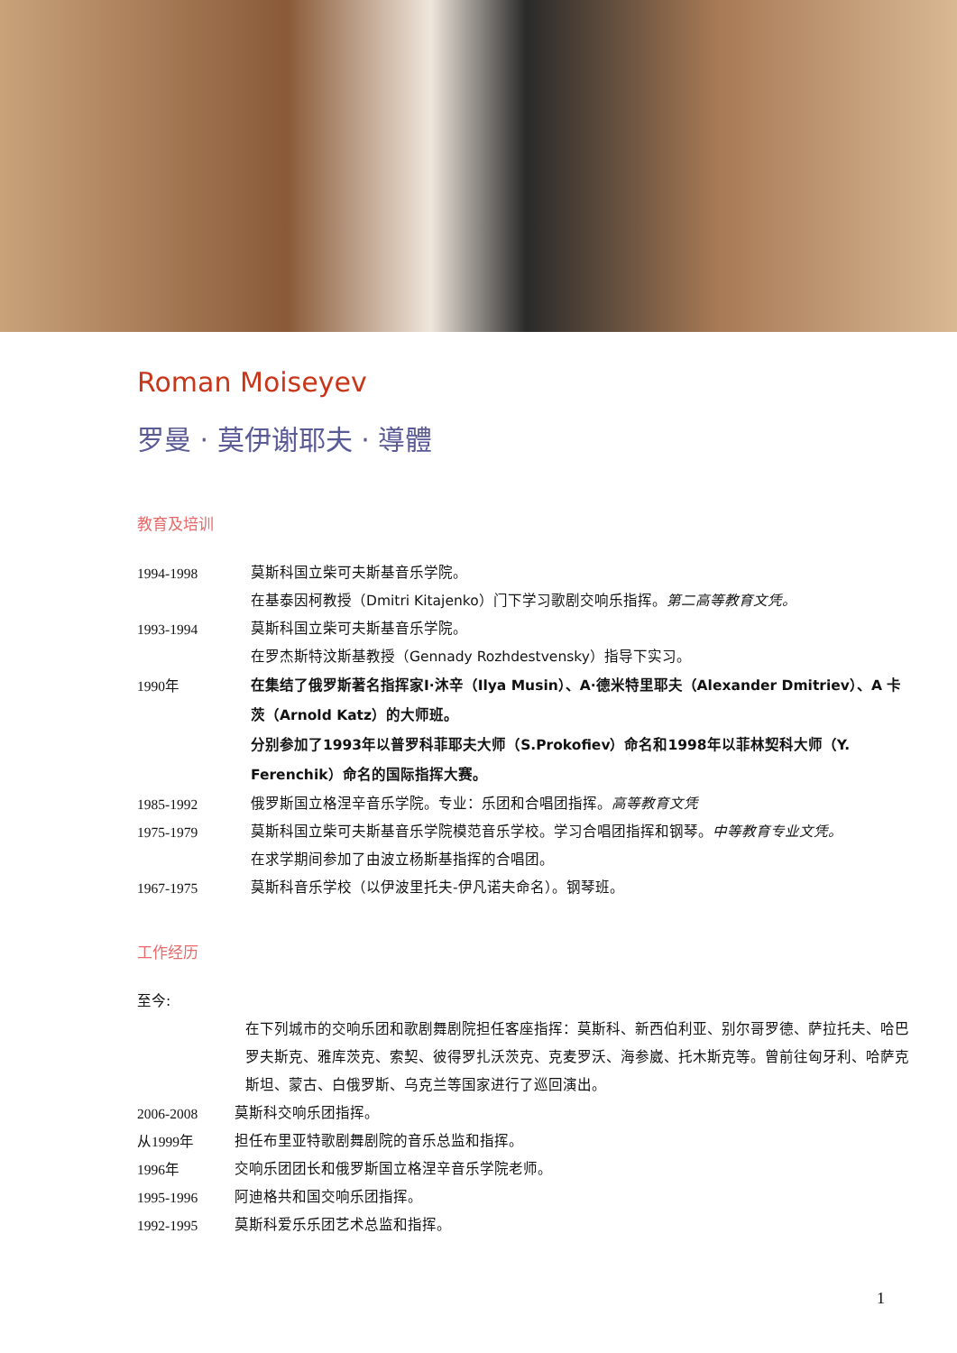Roman Moiseyev
罗曼 · 莫伊谢耶夫 · 導體
教育及培训
1994-1998 莫斯科国立柴可夫斯基音乐学院。
在基泰因柯教授（Dmitri Kitajenko）门下学习歌剧交响乐指挥。第二高等教育文凭。
1993-1994 莫斯科国立柴可夫斯基音乐学院。
在罗杰斯特汶斯基教授（Gennady Rozhdestvensky）指导下实习。
1990年 在集结了俄罗斯著名指挥家I·沐辛（Ilya Musin）、A·德米特里耶夫（Alexander Dmitriev）、A 卡茨（Arnold Katz）的大师班。
分别参加了1993年以普罗科菲耶夫大师（S.Prokofiev）命名和1998年以菲林契科大师（Y. Ferenchik）命名的国际指挥大赛。
1985-1992 俄罗斯国立格涅辛音乐学院。专业：乐团和合唱团指挥。高等教育文凭
1975-1979 莫斯科国立柴可夫斯基音乐学院模范音乐学校。学习合唱团指挥和钢琴。中等教育专业文凭。
在求学期间参加了由波立杨斯基指挥的合唱团。
1967-1975 莫斯科音乐学校（以伊波里托夫-伊凡诺夫命名）。钢琴班。
工作经历
至今:
在下列城市的交响乐团和歌剧舞剧院担任客座指挥：莫斯科、新西伯利亚、别尔哥罗德、萨拉托夫、哈巴罗夫斯克、雅库茨克、索契、彼得罗扎沃茨克、克麦罗沃、海参崴、托木斯克等。曾前往匈牙利、哈萨克斯坦、蒙古、白俄罗斯、乌克兰等国家进行了巡回演出。
2006-2008 莫斯科交响乐团指挥。
从1999年 担任布里亚特歌剧舞剧院的音乐总监和指挥。
1996年 交响乐团团长和俄罗斯国立格涅辛音乐学院老师。
1995-1996 阿迪格共和国交响乐团指挥。
1992-1995 莫斯科爱乐乐团艺术总监和指挥。
1